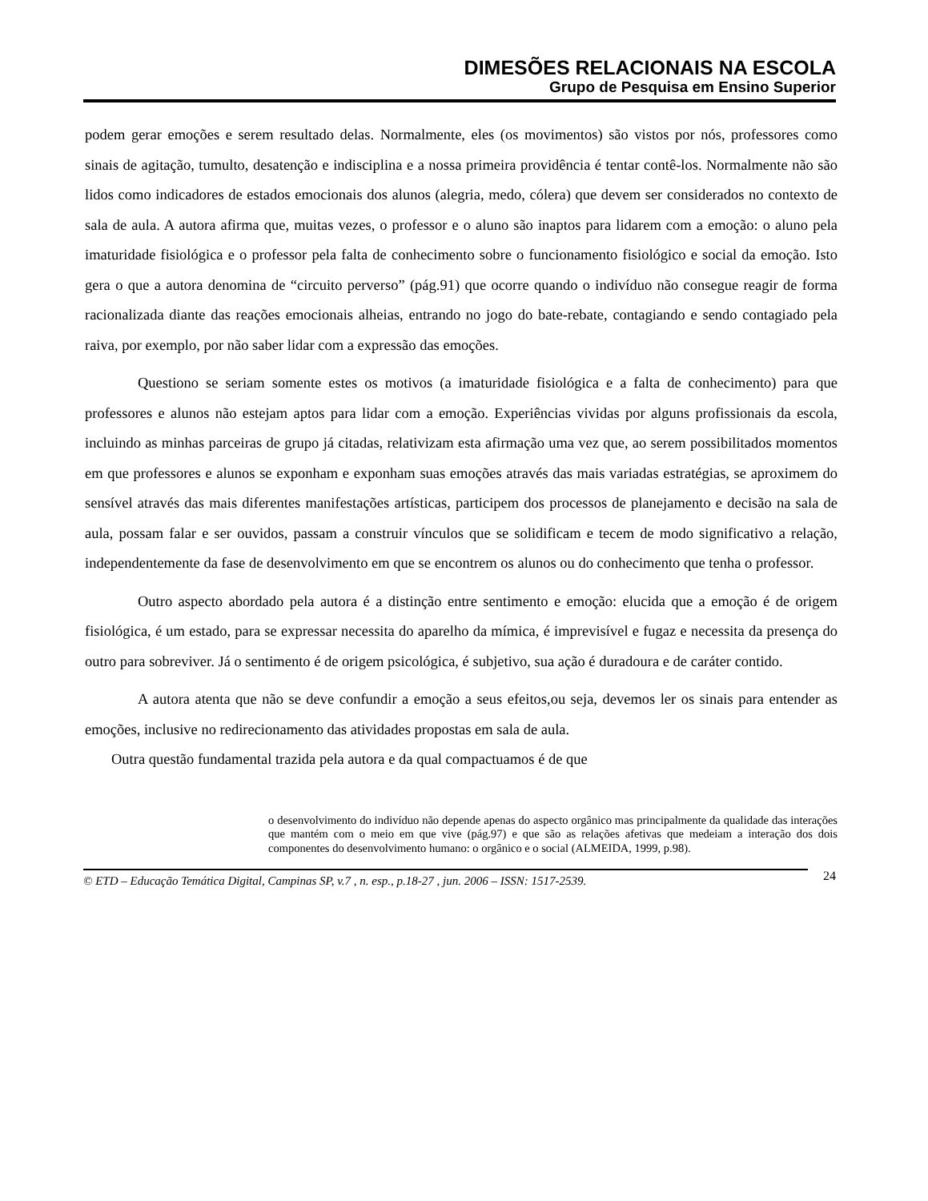DIMESÕES RELACIONAIS NA ESCOLA
Grupo de Pesquisa em Ensino Superior
podem gerar emoções e serem resultado delas. Normalmente, eles (os movimentos) são vistos por nós, professores como sinais de agitação, tumulto, desatenção e indisciplina e a nossa primeira providência é tentar contê-los. Normalmente não são lidos como indicadores de estados emocionais dos alunos (alegria, medo, cólera) que devem ser considerados no contexto de sala de aula. A autora afirma que, muitas vezes, o professor e o aluno são inaptos para lidarem com a emoção: o aluno pela imaturidade fisiológica e o professor pela falta de conhecimento sobre o funcionamento fisiológico e social da emoção. Isto gera o que a autora denomina de “circuito perverso” (pág.91) que ocorre quando o indivíduo não consegue reagir de forma racionalizada diante das reações emocionais alheias, entrando no jogo do bate-rebate, contagiando e sendo contagiado pela raiva, por exemplo, por não saber lidar com a expressão das emoções.
Questiono se seriam somente estes os motivos (a imaturidade fisiológica e a falta de conhecimento) para que professores e alunos não estejam aptos para lidar com a emoção. Experiências vividas por alguns profissionais da escola, incluindo as minhas parceiras de grupo já citadas, relativizam esta afirmação uma vez que, ao serem possibilitados momentos em que professores e alunos se exponham e exponham suas emoções através das mais variadas estratégias, se aproximem do sensível através das mais diferentes manifestações artísticas, participem dos processos de planejamento e decisão na sala de aula, possam falar e ser ouvidos, passam a construir vínculos que se solidificam e tecem de modo significativo a relação, independentemente da fase de desenvolvimento em que se encontrem os alunos ou do conhecimento que tenha o professor.
Outro aspecto abordado pela autora é a distinção entre sentimento e emoção: elucida que a emoção é de origem fisiológica, é um estado, para se expressar necessita do aparelho da mímica, é imprevisível e fugaz e necessita da presença do outro para sobreviver. Já o sentimento é de origem psicológica, é subjetivo, sua ação é duradoura e de caráter contido.
A autora atenta que não se deve confundir a emoção a seus efeitos,ou seja, devemos ler os sinais para entender as emoções, inclusive no redirecionamento das atividades propostas em sala de aula.
Outra questão fundamental trazida pela autora e da qual compactuamos é de que
o desenvolvimento do indivíduo não depende apenas do aspecto orgânico mas principalmente da qualidade das interações que mantém com o meio em que vive (pág.97) e que são as relações afetivas que medeiam a interação dos dois componentes do desenvolvimento humano: o orgânico e o social (ALMEIDA, 1999, p.98).
© ETD – Educação Temática Digital, Campinas SP, v.7 , n. esp., p.18-27 , jun. 2006 – ISSN: 1517-2539.
24